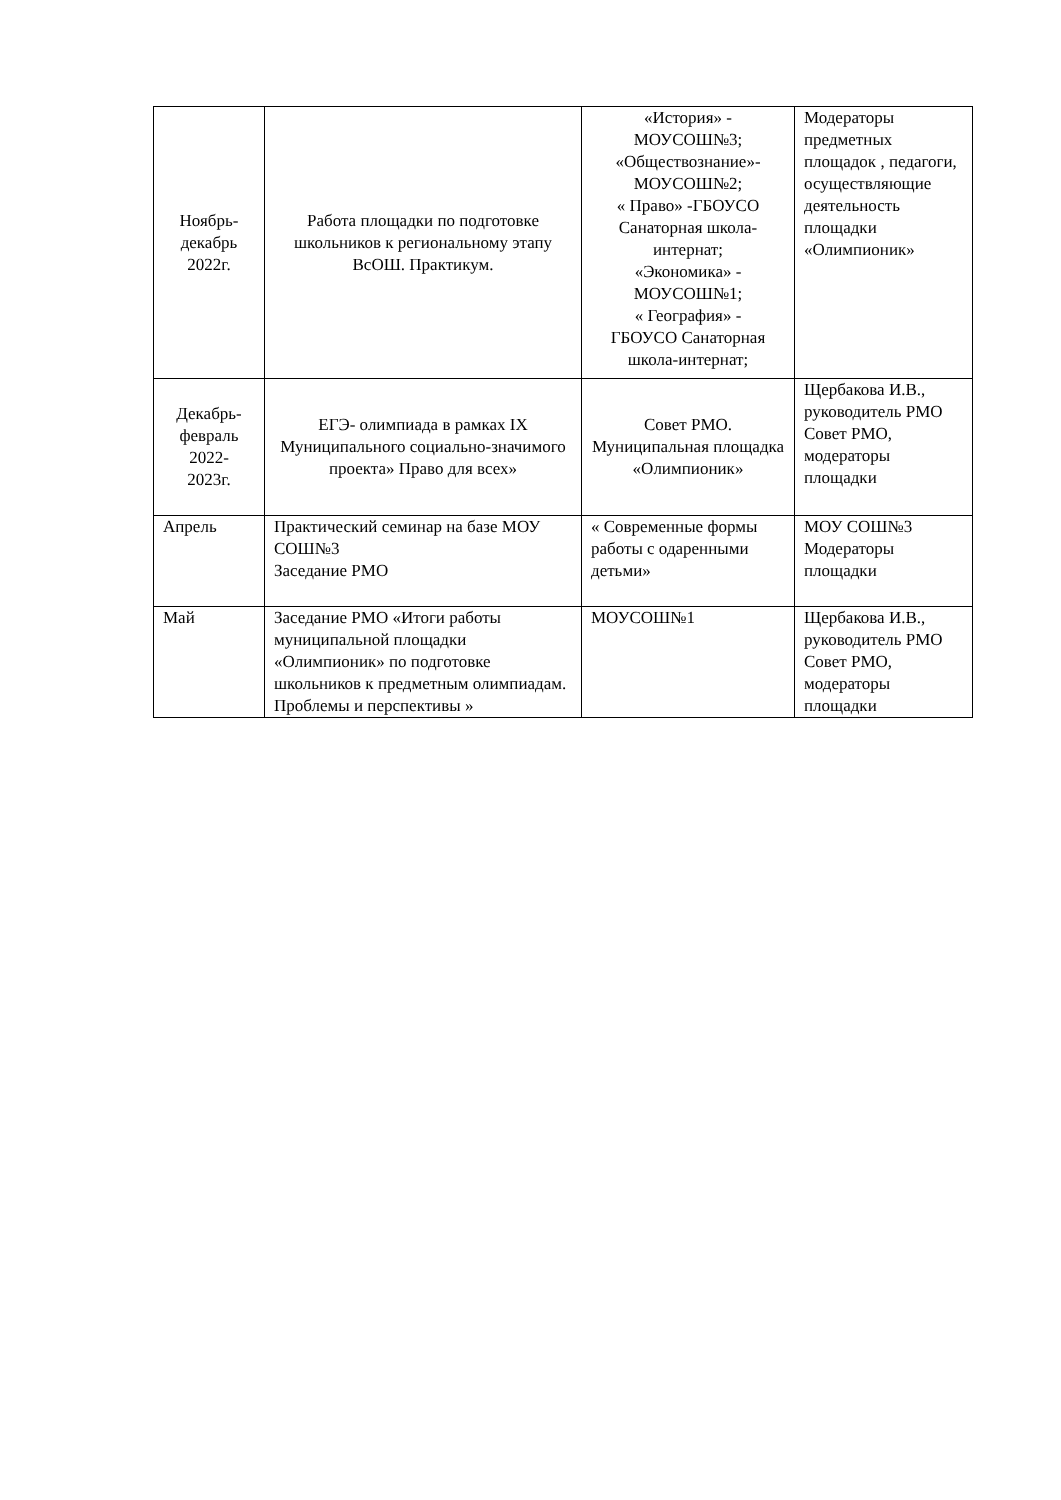| Ноябрь- декабрь 2022г. | Работа площадки по подготовке школьников к региональному этапу ВсОШ. Практикум. | «История» - МОУСОШ№3; «Обществознание»- МОУСОШ№2; « Право» -ГБОУСО Санаторная школа-интернат; «Экономика» - МОУСОШ№1; « География» - ГБОУСО Санаторная школа-интернат; | Модераторы предметных площадок , педагоги, осуществляющие деятельность площадки «Олимпионик» |
| Декабрь- февраль 2022- 2023г. | ЕГЭ- олимпиада в рамках IX Муниципального социально-значимого проекта» Право для всех» | Совет РМО. Муниципальная площадка «Олимпионик» | Щербакова И.В., руководитель РМО Совет РМО, модераторы площадки |
| Апрель | Практический семинар на базе МОУ СОШ№3 Заседание РМО | « Современные формы работы с одаренными детьми» | МОУ СОШ№3 Модераторы площадки |
| Май | Заседание РМО «Итоги работы муниципальной площадки «Олимпионик» по подготовке школьников к предметным олимпиадам. Проблемы и перспективы » | МОУСОШ№1 | Щербакова И.В., руководитель РМО Совет РМО, модераторы площадки |